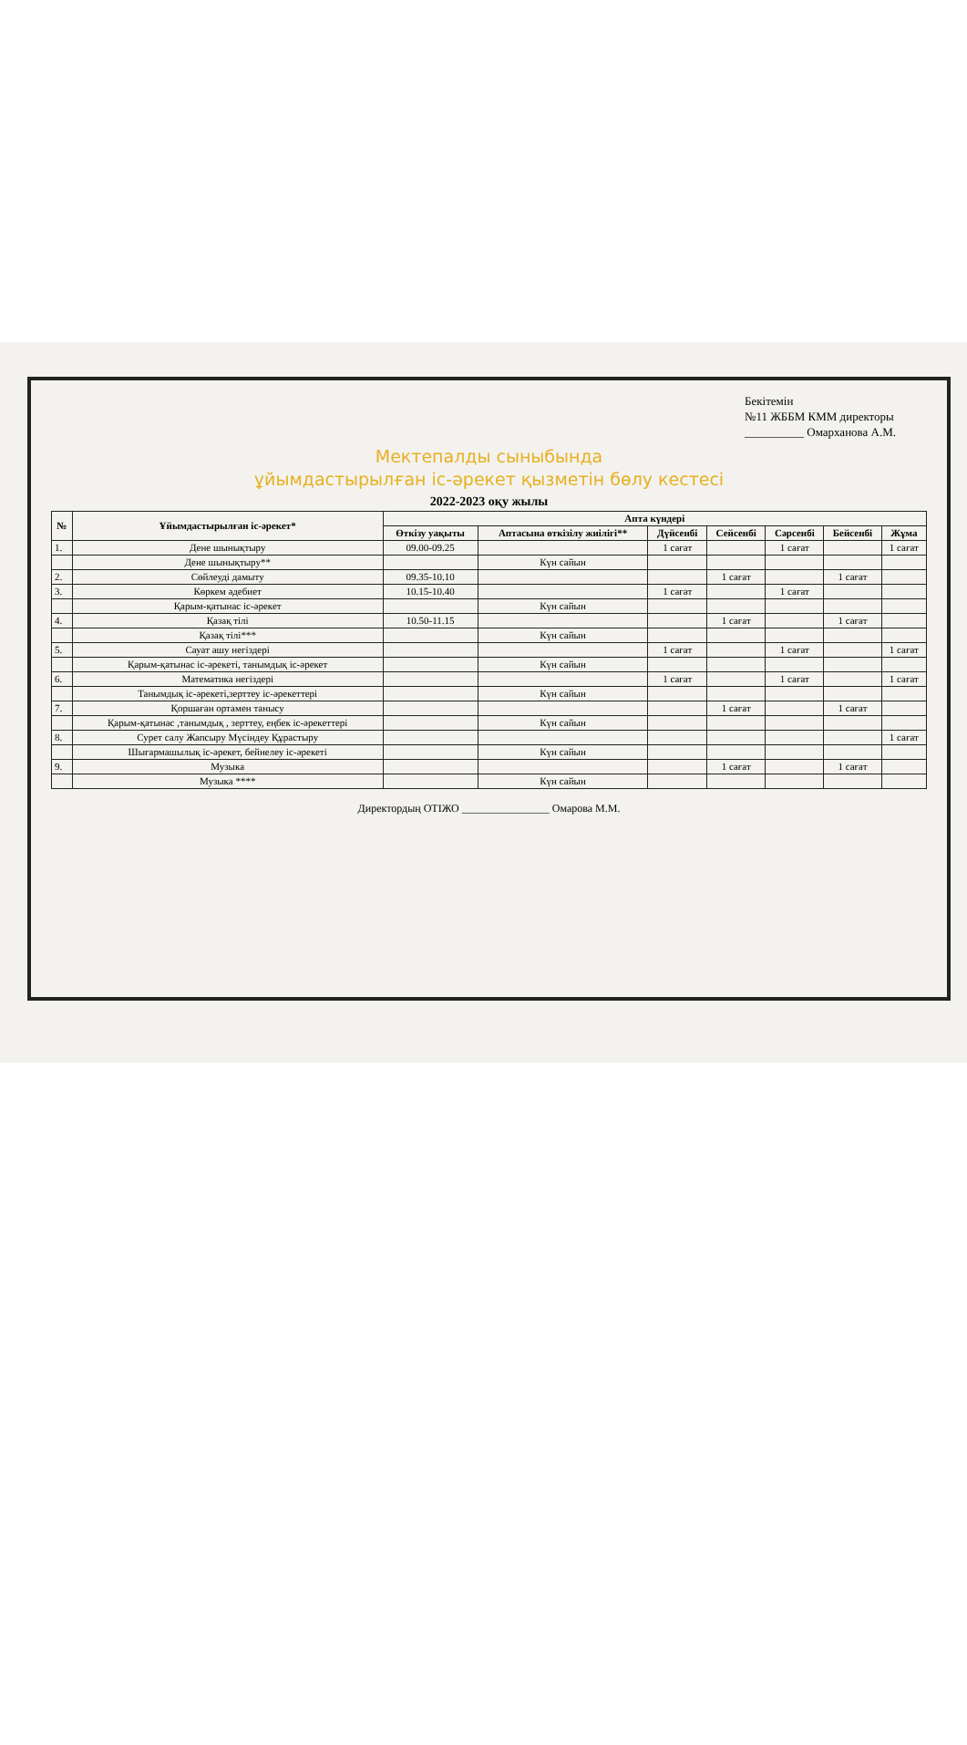Бекітемін
№11 ЖББМ КММ директоры
__________ Омарханова А.М.
Мектепалды сыныбында
ұйымдастырылған іс-әрекет қызметін бөлу кестесі
2022-2023 оқу жылы
| № | Ұйымдастырылған іс-әрекет* | Апта күндері | | | | | | |
| --- | --- | --- | --- | --- | --- | --- | --- | --- |
| | | Өткізу уақыты | Аптасына өткізілу жиілігі** | Дүйсенбі | Сейсенбі | Сәрсенбі | Бейсенбі | Жұма |
| 1. | Дене шынықтыру | 09.00-09.25 | | 1 сағат | | 1 сағат | | 1 сағат |
| | Дене шынықтыру** | | Күн сайын | | | | | |
| 2. | Сөйлеуді дамыту | 09.35-10.10 | | | 1 сағат | | 1 сағат | |
| 3. | Көркем әдебиет | 10.15-10.40 | | 1 сағат | | 1 сағат | | |
| | Қарым-қатынас іс-әрекет | | Күн сайын | | | | | |
| 4. | Қазақ тілі | 10.50-11.15 | | | 1 сағат | | 1 сағат | |
| | Қазақ тілі*** | | Күн сайын | | | | | |
| 5. | Сауат ашу негіздері | | | 1 сағат | | 1 сағат | | 1 сағат |
| | Қарым-қатынас іс-әрекеті, танымдық іс-әрекет | | Күн сайын | | | | | |
| 6. | Математика негіздері | | | 1 сағат | | 1 сағат | | 1 сағат |
| | Танымдық іс-әрекеті,зерттеу іс-әрекеттері | | Күн сайын | | | | | |
| 7. | Қоршаған ортамен танысу | | | | 1 сағат | | 1 сағат | |
| | Қарым-қатынас ,танымдық , зерттеу, еңбек іс-әрекеттері | | Күн сайын | | | | | |
| 8. | Сурет салу Жапсыру Мүсіндеу Құрастыру | | | | | | | 1 сағат |
| | Шығармашылық іс-әрекет, бейнелеу іс-әрекеті | | Күн сайын | | | | | |
| 9. | Музыка | | | | 1 сағат | | 1 сағат | |
| | Музыка **** | | Күн сайын | | | | | |
Директордың ОТІЖО ________________ Омарова М.М.